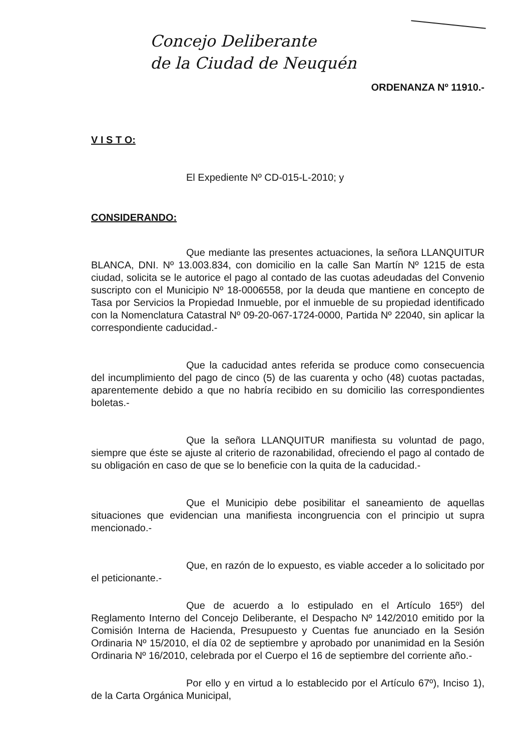Concejo Deliberante
de la Ciudad de Neuquén
ORDENANZA Nº 11910.-
V I S T O:
El Expediente Nº CD-015-L-2010; y
CONSIDERANDO:
Que mediante las presentes actuaciones, la señora LLANQUITUR BLANCA, DNI. Nº 13.003.834, con domicilio en la calle San Martín Nº 1215 de esta ciudad, solicita se le autorice el pago al contado de las cuotas adeudadas del Convenio suscripto con el Municipio Nº 18-0006558, por la deuda que mantiene en concepto de Tasa por Servicios la Propiedad Inmueble, por el inmueble de su propiedad identificado con la Nomenclatura Catastral Nº 09-20-067-1724-0000, Partida Nº 22040, sin aplicar la correspondiente caducidad.-
Que la caducidad antes referida se produce como consecuencia del incumplimiento del pago de cinco (5) de las cuarenta y ocho (48) cuotas pactadas, aparentemente debido a que no habría recibido en su domicilio las correspondientes boletas.-
Que la señora LLANQUITUR manifiesta su voluntad de pago, siempre que éste se ajuste al criterio de razonabilidad, ofreciendo el pago al contado de su obligación en caso de que se lo beneficie con la quita de la caducidad.-
Que el Municipio debe posibilitar el saneamiento de aquellas situaciones que evidencian una manifiesta incongruencia con el principio ut supra mencionado.-
Que, en razón de lo expuesto, es viable acceder a lo solicitado por el peticionante.-
Que de acuerdo a lo estipulado en el Artículo 165º) del Reglamento Interno del Concejo Deliberante, el Despacho Nº 142/2010 emitido por la Comisión Interna de Hacienda, Presupuesto y Cuentas fue anunciado en la Sesión Ordinaria Nº 15/2010, el día 02 de septiembre y aprobado por unanimidad en la Sesión Ordinaria Nº 16/2010, celebrada por el Cuerpo el 16 de septiembre del corriente año.-
Por ello y en virtud a lo establecido por el Artículo 67º), Inciso 1), de la Carta Orgánica Municipal,